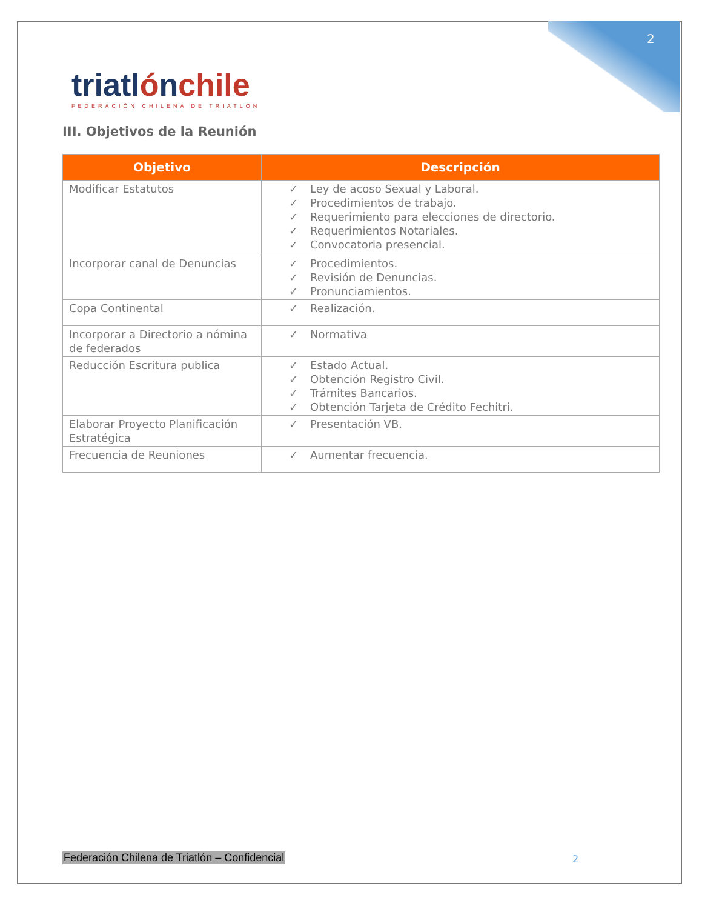2
triatlónchile
FEDERACIÓN CHILENA DE TRIATLÓN
III. Objetivos de la Reunión
| Objetivo | Descripción |
| --- | --- |
| Modificar Estatutos | ✓ Ley de acoso Sexual y Laboral. ✓ Procedimientos de trabajo. ✓ Requerimiento para elecciones de directorio. ✓ Requerimientos Notariales. ✓ Convocatoria presencial. |
| Incorporar canal de Denuncias | ✓ Procedimientos. ✓ Revisión de Denuncias. ✓ Pronunciamientos. |
| Copa Continental | ✓ Realización. |
| Incorporar a Directorio a nómina de federados | ✓ Normativa |
| Reducción Escritura publica | ✓ Estado Actual. ✓ Obtención Registro Civil. ✓ Trámites Bancarios. ✓ Obtención Tarjeta de Crédito Fechitri. |
| Elaborar Proyecto Planificación Estratégica | ✓ Presentación VB. |
| Frecuencia de Reuniones | ✓ Aumentar frecuencia. |
Federación Chilena de Triatlón – Confidencial
2